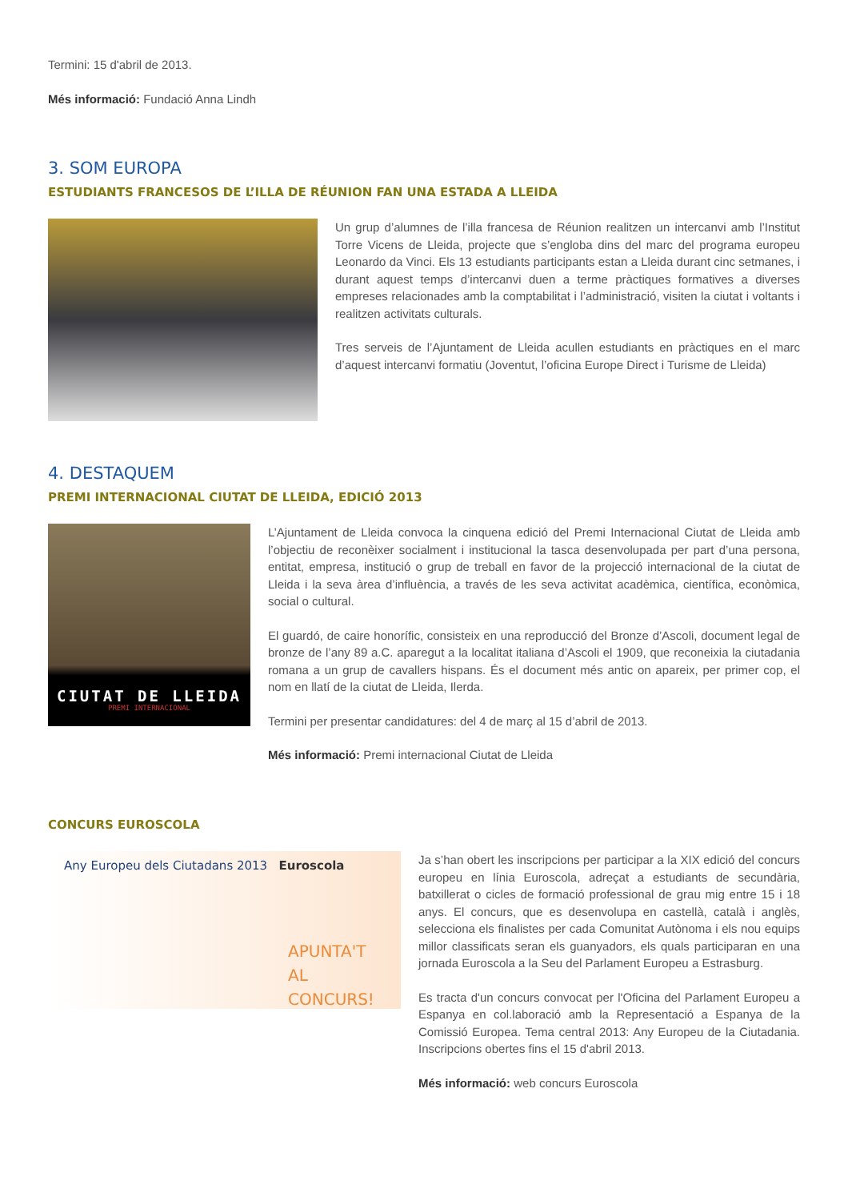Termini: 15 d'abril de 2013.
Més informació: Fundació Anna Lindh
3. SOM EUROPA
ESTUDIANTS FRANCESOS DE L’ILLA DE RÉUNION FAN UNA ESTADA A LLEIDA
Un grup d’alumnes de l’illa francesa de Réunion realitzen un intercanvi amb l’Institut Torre Vicens de Lleida, projecte que s’engloba dins del marc del programa europeu Leonardo da Vinci. Els 13 estudiants participants estan a Lleida durant cinc setmanes, i durant aquest temps d’intercanvi duen a terme pràctiques formatives a diverses empreses relacionades amb la comptabilitat i l’administració, visiten la ciutat i voltants i realitzen activitats culturals.
Tres serveis de l’Ajuntament de Lleida acullen estudiants en pràctiques en el marc d’aquest intercanvi formatiu (Joventut, l’oficina Europe Direct i Turisme de Lleida)
4. DESTAQUEM
PREMI INTERNACIONAL CIUTAT DE LLEIDA, EDICIÓ 2013
CIUTAT DE LLEIDA
PREMI INTERNACIONAL
L’Ajuntament de Lleida convoca la cinquena edició del Premi Internacional Ciutat de Lleida amb l’objectiu de reconèixer socialment i institucional la tasca desenvolupada per part d’una persona, entitat, empresa, institució o grup de treball en favor de la projecció internacional de la ciutat de Lleida i la seva àrea d’influència, a través de les seva activitat acadèmica, científica, econòmica, social o cultural.
El guardó, de caire honorífic, consisteix en una reproducció del Bronze d’Ascoli, document legal de bronze de l’any 89 a.C. aparegut a la localitat italiana d’Ascoli el 1909, que reconeixia la ciutadania romana a un grup de cavallers hispans. És el document més antic on apareix, per primer cop, el nom en llatí de la ciutat de Lleida, Ilerda.
Termini per presentar candidatures: del 4 de març al 15 d’abril de 2013.
Més informació: Premi internacional Ciutat de Lleida
CONCURS EUROSCOLA
Any Europeu dels Ciutadans 2013 Euroscola
APUNTA'T AL CONCURS!
Ja s’han obert les inscripcions per participar a la XIX edició del concurs europeu en línia Euroscola, adreçat a estudiants de secundària, batxillerat o cicles de formació professional de grau mig entre 15 i 18 anys. El concurs, que es desenvolupa en castellà, català i anglès, selecciona els finalistes per cada Comunitat Autònoma i els nou equips millor classificats seran els guanyadors, els quals participaran en una jornada Euroscola a la Seu del Parlament Europeu a Estrasburg.
Es tracta d'un concurs convocat per l'Oficina del Parlament Europeu a Espanya en col.laboració amb la Representació a Espanya de la Comissió Europea. Tema central 2013: Any Europeu de la Ciutadania. Inscripcions obertes fins el 15 d'abril 2013.
Més informació: web concurs Euroscola